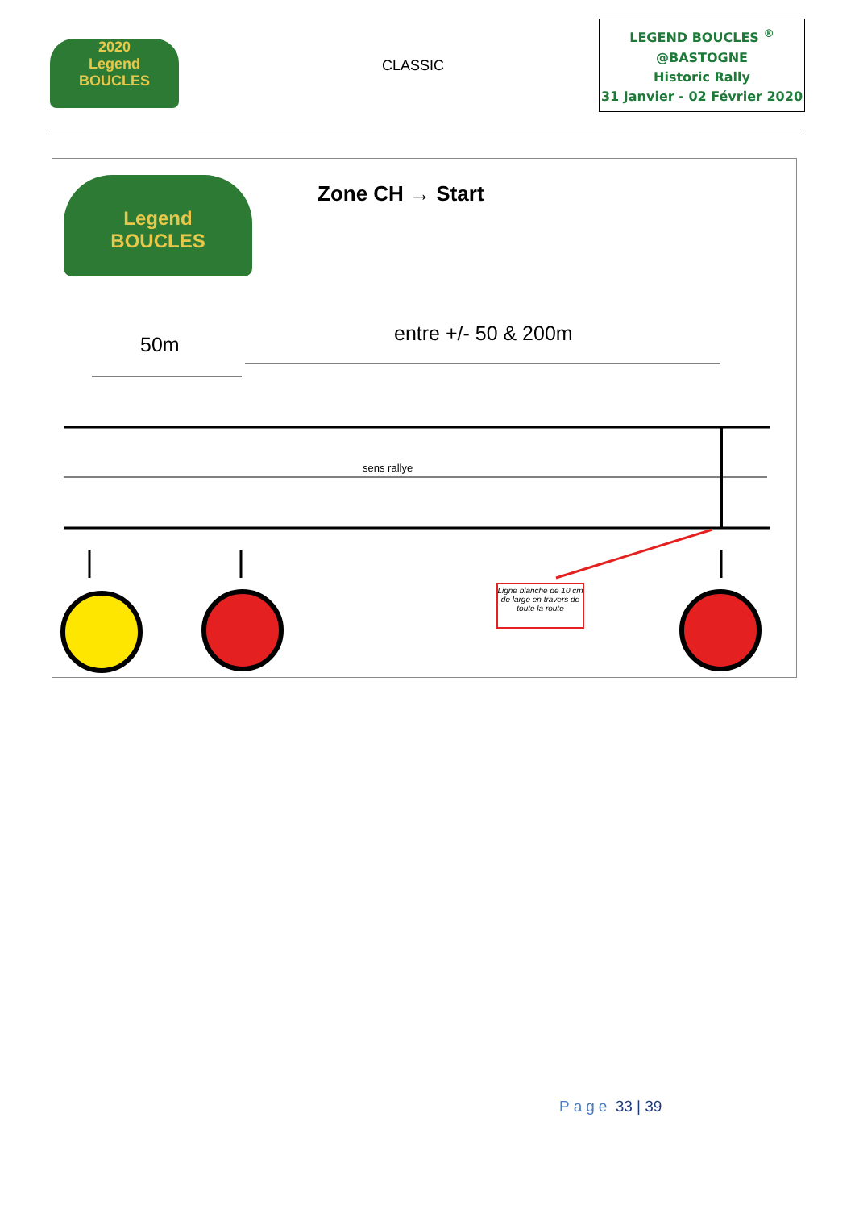2020
Legend
BOUCLES
CLASSIC
LEGEND BOUCLES <sup>®</sup>
@BASTOGNE
Historic Rally
31 Janvier - 02 Février 2020
Legend
BOUCLES
Zone CH → Start
50m entre +/- 50 & 200m
sens rallye
Ligne blanche de 10 cm de large en travers de toute la route
Page 33 | 39